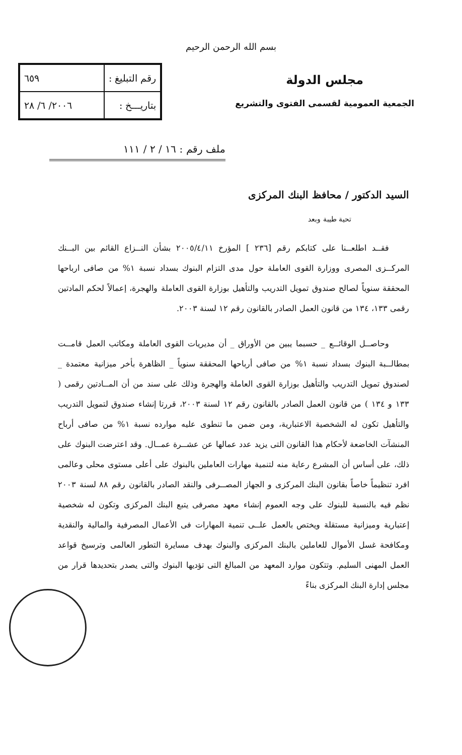بسم الله الرحمن الرحيم
مجلس الدولة
الجمعية العمومية لقسمى الفتوى والتشريع
| رقم التبليغ : | ٦٥٩ |
| بتاريـــخ : | ٢٠٠٦/ ٦/ ٢٨ |
ملف رقم : ١٦ / ٢ / ١١١
السيد الدكتور / محافظ البنك المركزى
تحية طيبة وبعد
فقــد اطلعــنا على كتابكم رقم [٢٣٦ ] المؤرخ ٢٠٠٥/٤/١١ بشأن النــزاع القائم بين البــنك المركــزى المصرى ووزارة القوى العاملة حول مدى التزام البنوك بسداد نسبة ١% من صافى ارباحها المحققة سنوياً لصالح صندوق تمويل التدريب والتأهيل بوزارة القوى العاملة والهجرة، إعمالاً لحكم المادتين رقمى ١٣٣، ١٣٤ من قانون العمل الصادر بالقانون رقم ١٢ لسنة ٢٠٠٣.
وحاصــل الوقائــع _ حسبما يبين من الأوراق _ أن مديريات القوى العاملة ومكاتب العمل قامــت بمطالــبة البنوك بسداد نسبة ١% من صافى أرباحها المحققة سنوياً _ الظاهرة بأخر ميزانية معتمدة _ لصندوق تمويل التدريب والتأهيل بوزارة القوى العاملة والهجرة وذلك على سند من أن المــادتين رقمى ( ١٣٣ و ١٣٤ ) من قانون العمل الصادر بالقانون رقم ١٢ لسنة ٢٠٠٣، قررتا إنشاء صندوق لتمويل التدريب والتأهيل تكون له الشخصية الاعتبارية، ومن ضمن ما تنطوى عليه موارده نسبة ١% من صافى أرباح المنشآت الخاضعة لأحكام هذا القانون التى يزيد عدد عمالها عن عشــرة عمــال. وقد اعترضت البنوك على ذلك، على أساس أن المشرع رعاية منه لتنمية مهارات العاملين بالبنوك على أعلى مستوى محلى وعالمى افرد تنظيماً خاصاً بقانون البنك المركزى و الجهاز المصــرفى والنقد الصادر بالقانون رقم ٨٨ لسنة ٢٠٠٣ نظم فيه بالنسبة للبنوك على وجه العموم إنشاء معهد مصرفى يتبع البنك المركزى وتكون له شخصية إعتبارية وميزانية مستقلة ويختص بالعمل علــى تنمية المهارات فى الأعمال المصرفية والمالية والنقدية ومكافحة غسل الأموال للعاملين بالبنك المركزى والبنوك بهدف مسايرة التطور العالمى وترسيخ قواعد العمل المهنى السليم. وتتكون موارد المعهد من المبالغ التى تؤديها البنوك والتى يصدر بتحديدها قرار من مجلس إدارة البنك المركزى بناءً